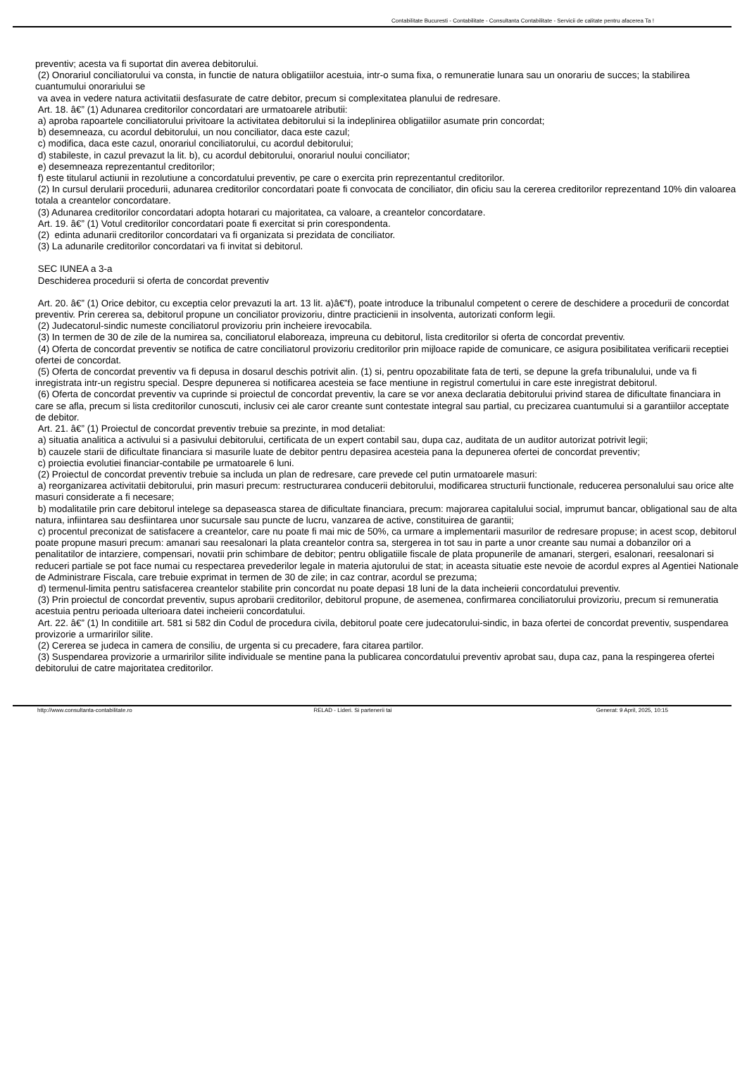Contabilitate Bucuresti - Contabilitate - Consultanta Contabilitate - Servicii de calitate pentru afacerea Ta !
preventiv; acesta va fi suportat din averea debitorului.
(2) Onorariul conciliatorului va consta, in functie de natura obligatiilor acestuia, intr-o suma fixa, o remuneratie lunara sau un onorariu de succes; la stabilirea cuantumului onorariului se
va avea in vedere natura activitatii desfasurate de catre debitor, precum si complexitatea planului de redresare.
Art. 18. â€” (1) Adunarea creditorilor concordatari are urmatoarele atributii:
a) aproba rapoartele conciliatorului privitoare la activitatea debitorului si la indeplinirea obligatiilor asumate prin concordat;
b) desemneaza, cu acordul debitorului, un nou conciliator, daca este cazul;
c) modifica, daca este cazul, onorariul conciliatorului, cu acordul debitorului;
d) stabileste, in cazul prevazut la lit. b), cu acordul debitorului, onorariul noului conciliator;
e) desemneaza reprezentantul creditorilor;
f) este titularul actiunii in rezolutiune a concordatului preventiv, pe care o exercita prin reprezentantul creditorilor.
(2) In cursul derularii procedurii, adunarea creditorilor concordatari poate fi convocata de conciliator, din oficiu sau la cererea creditorilor reprezentand 10% din valoarea totala a creantelor concordatare.
(3) Adunarea creditorilor concordatari adopta hotarari cu majoritatea, ca valoare, a creantelor concordatare.
Art. 19. â€” (1) Votul creditorilor concordatari poate fi exercitat si prin corespondenta.
(2) edinta adunarii creditorilor concordatari va fi organizata si prezidata de conciliator.
(3) La adunarile creditorilor concordatari va fi invitat si debitorul.
SEC IUNEA a 3-a
Deschiderea procedurii si oferta de concordat preventiv
Art. 20. â€” (1) Orice debitor, cu exceptia celor prevazuti la art. 13 lit. a)â€”f), poate introduce la tribunalul competent o cerere de deschidere a procedurii de concordat preventiv. Prin cererea sa, debitorul propune un conciliator provizoriu, dintre practicienii in insolventa, autorizati conform legii.
(2) Judecatorul-sindic numeste conciliatorul provizoriu prin incheiere irevocabila.
(3) In termen de 30 de zile de la numirea sa, conciliatorul elaboreaza, impreuna cu debitorul, lista creditorilor si oferta de concordat preventiv.
(4) Oferta de concordat preventiv se notifica de catre conciliatorul provizoriu creditorilor prin mijloace rapide de comunicare, ce asigura posibilitatea verificarii receptiei ofertei de concordat.
(5) Oferta de concordat preventiv va fi depusa in dosarul deschis potrivit alin. (1) si, pentru opozabilitate fata de terti, se depune la grefa tribunalului, unde va fi inregistrata intr-un registru special. Despre depunerea si notificarea acesteia se face mentiune in registrul comertului in care este inregistrat debitorul.
(6) Oferta de concordat preventiv va cuprinde si proiectul de concordat preventiv, la care se vor anexa declaratia debitorului privind starea de dificultate financiara in care se afla, precum si lista creditorilor cunoscuti, inclusiv cei ale caror creante sunt contestate integral sau partial, cu precizarea cuantumului si a garantiilor acceptate de debitor.
Art. 21. â€” (1) Proiectul de concordat preventiv trebuie sa prezinte, in mod detaliat:
a) situatia analitica a activului si a pasivului debitorului, certificata de un expert contabil sau, dupa caz, auditata de un auditor autorizat potrivit legii;
b) cauzele starii de dificultate financiara si masurile luate de debitor pentru depasirea acesteia pana la depunerea ofertei de concordat preventiv;
c) proiectia evolutiei financiar-contabile pe urmatoarele 6 luni.
(2) Proiectul de concordat preventiv trebuie sa includa un plan de redresare, care prevede cel putin urmatoarele masuri:
a) reorganizarea activitatii debitorului, prin masuri precum: restructurarea conducerii debitorului, modificarea structurii functionale, reducerea personalului sau orice alte masuri considerate a fi necesare;
b) modalitatile prin care debitorul intelege sa depaseasca starea de dificultate financiara, precum: majorarea capitalului social, imprumut bancar, obligational sau de alta natura, infiintarea sau desfiintarea unor sucursale sau puncte de lucru, vanzarea de active, constituirea de garantii;
c) procentul preconizat de satisfacere a creantelor, care nu poate fi mai mic de 50%, ca urmare a implementarii masurilor de redresare propuse; in acest scop, debitorul poate propune masuri precum: amanari sau reesalonari la plata creantelor contra sa, stergerea in tot sau in parte a unor creante sau numai a dobanzilor ori a penalitatilor de intarziere, compensari, novatii prin schimbare de debitor; pentru obligatiile fiscale de plata propunerile de amanari, stergeri, esalonari, reesalonari si reduceri partiale se pot face numai cu respectarea prevederilor legale in materia ajutorului de stat; in aceasta situatie este nevoie de acordul expres al Agentiei Nationale de Administrare Fiscala, care trebuie exprimat in termen de 30 de zile; in caz contrar, acordul se prezuma;
d) termenul-limita pentru satisfacerea creantelor stabilite prin concordat nu poate depasi 18 luni de la data incheierii concordatului preventiv.
(3) Prin proiectul de concordat preventiv, supus aprobarii creditorilor, debitorul propune, de asemenea, confirmarea conciliatorului provizoriu, precum si remuneratia acestuia pentru perioada ulterioara datei incheierii concordatului.
Art. 22. â€” (1) In conditiile art. 581 si 582 din Codul de procedura civila, debitorul poate cere judecatorului-sindic, in baza ofertei de concordat preventiv, suspendarea provizorie a urmaririlor silite.
(2) Cererea se judeca in camera de consiliu, de urgenta si cu precadere, fara citarea partilor.
(3) Suspendarea provizorie a urmaririlor silite individuale se mentine pana la publicarea concordatului preventiv aprobat sau, dupa caz, pana la respingerea ofertei debitorului de catre majoritatea creditorilor.
http://www.consultanta-contabilitate.ro RELAD - Lideri. Si partenerii tai Generat: 9 April, 2025, 10:15